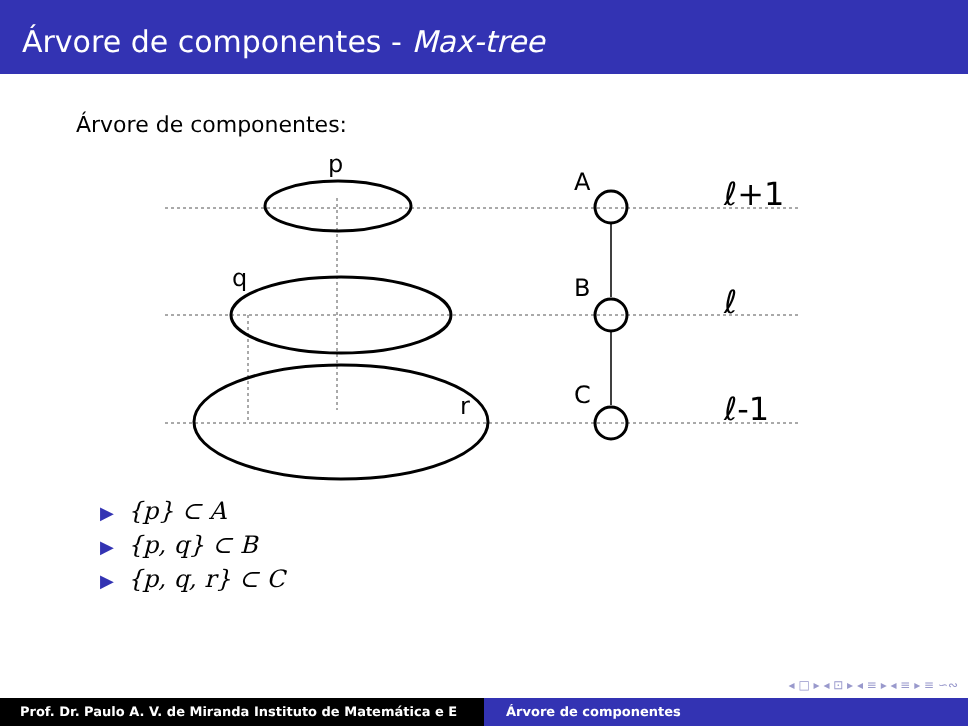Árvore de componentes - Max-tree
Árvore de componentes:
p
q
r
A
B
C
ℓ+1
ℓ
ℓ-1
▶ {p} ⊂ A
▶ {p, q} ⊂ B
▶ {p, q, r} ⊂ C
◂ □ ▸ ◂ ⊡ ▸ ◂ ≡ ▸ ◂ ≡ ▸ ≡ ∽∾
Prof. Dr. Paulo A. V. de Miranda Instituto de Matemática e E Árvore de componentes